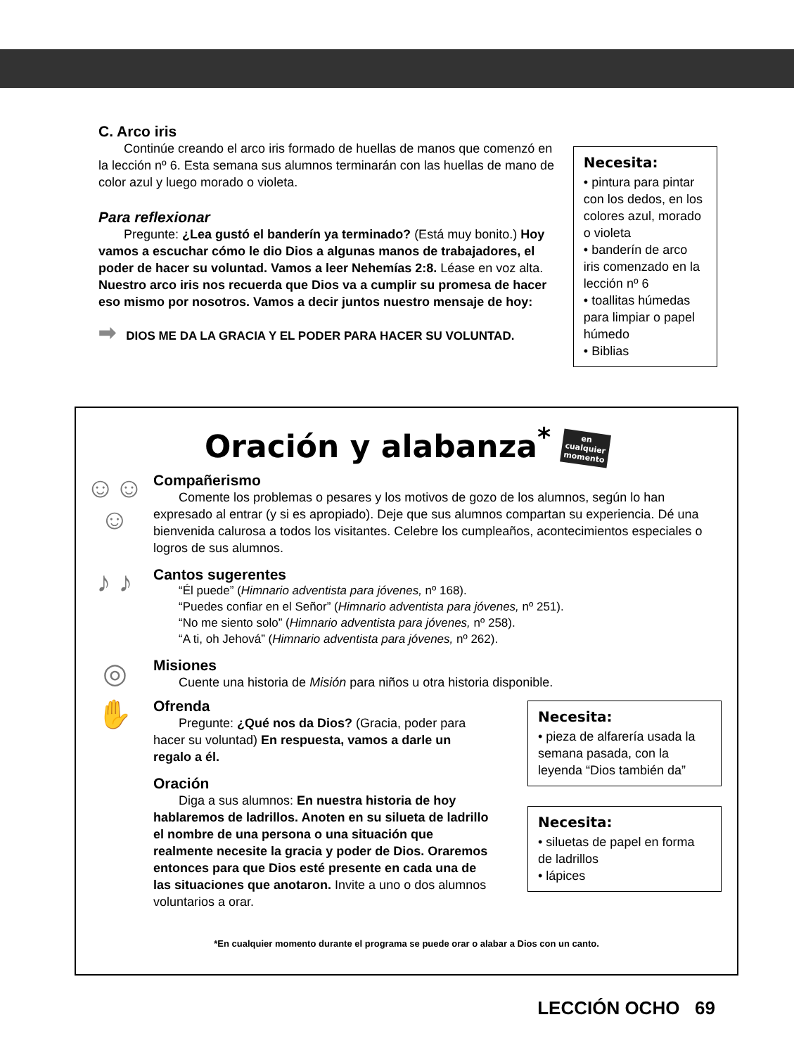C. Arco iris
Continúe creando el arco iris formado de huellas de manos que comenzó en la lección nº 6. Esta semana sus alumnos terminarán con las huellas de mano de color azul y luego morado o violeta.
Para reflexionar
Pregunte: ¿Lea gustó el banderín ya terminado? (Está muy bonito.) Hoy vamos a escuchar cómo le dio Dios a algunas manos de trabajadores, el poder de hacer su voluntad. Vamos a leer Nehemías 2:8. Léase en voz alta. Nuestro arco iris nos recuerda que Dios va a cumplir su promesa de hacer eso mismo por nosotros. Vamos a decir juntos nuestro mensaje de hoy:
➡ DIOS ME DA LA GRACIA Y EL PODER PARA HACER SU VOLUNTAD.
Necesita:
• pintura para pintar con los dedos, en los colores azul, morado o violeta
• banderín de arco iris comenzado en la lección nº 6
• toallitas húmedas para limpiar o papel húmedo
• Biblias
Oración y alabanza<sup>*</sup> en
cualquier
momento
☺☺☺
Compañerismo
Comente los problemas o pesares y los motivos de gozo de los alumnos, según lo han expresado al entrar (y si es apropiado). Deje que sus alumnos compartan su experiencia. Dé una bienvenida calurosa a todos los visitantes. Celebre los cumpleaños, acontecimientos especiales o logros de sus alumnos.
♪ ♪
Cantos sugerentes
“Él puede” (Himnario adventista para jóvenes, nº 168).
“Puedes confiar en el Señor” (Himnario adventista para jóvenes, nº 251).
“No me siento solo” (Himnario adventista para jóvenes, nº 258).
“A ti, oh Jehová” (Himnario adventista para jóvenes, nº 262).
◎
Misiones
Cuente una historia de Misión para niños u otra historia disponible.
✋
Ofrenda
Pregunte: ¿Qué nos da Dios? (Gracia, poder para hacer su voluntad) En respuesta, vamos a darle un regalo a él.
Oración
Diga a sus alumnos: En nuestra historia de hoy hablaremos de ladrillos. Anoten en su silueta de ladrillo el nombre de una persona o una situación que realmente necesite la gracia y poder de Dios. Oraremos entonces para que Dios esté presente en cada una de las situaciones que anotaron. Invite a uno o dos alumnos voluntarios a orar.
Necesita:
• pieza de alfarería usada la semana pasada, con la leyenda “Dios también da”
Necesita:
• siluetas de papel en forma de ladrillos
• lápices
*En cualquier momento durante el programa se puede orar o alabar a Dios con un canto.
LECCIÓN OCHO 69